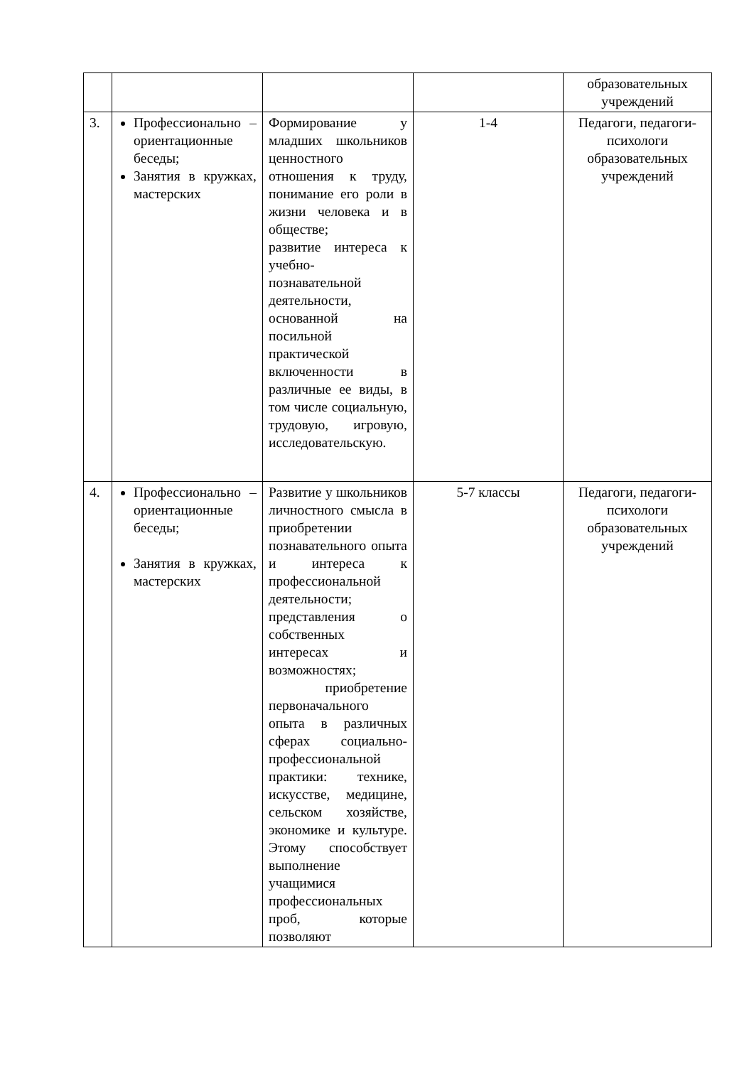| | | | | образовательных учреждений |
| 3. | Профессионально – ориентационные беседы; Занятия в кружках, мастерских | Формирование у младших школьников ценностного отношения к труду, понимание его роли в жизни человека и в обществе; развитие интереса к учебно-познавательной деятельности, основанной на посильной практической включенности в различные ее виды, в том числе социальную, трудовую, игровую, исследовательскую. | 1-4 | Педагоги, педагоги-психологи образовательных учреждений |
| 4. | Профессионально – ориентационные беседы; Занятия в кружках, мастерских | Развитие у школьников личностного смысла в приобретении познавательного опыта и интереса к профессиональной деятельности; представления о собственных интересах и возможностях; приобретение первоначального опыта в различных сферах социально-профессиональной практики: технике, искусстве, медицине, сельском хозяйстве, экономике и культуре. Этому способствует выполнение учащимися профессиональных проб, которые позволяют | 5-7 классы | Педагоги, педагоги-психологи образовательных учреждений |